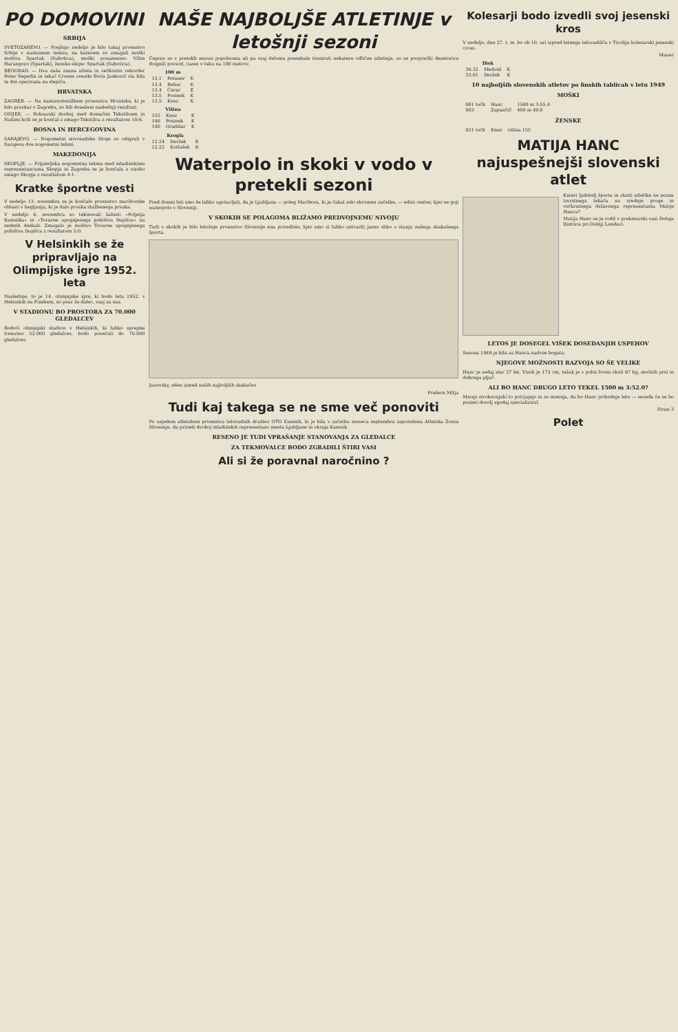PO DOMOVINI
SRBIJA
SVETOZAREVO. — Prejšnjo nedeljo je bilo tukaj prvenstvo Srbije v namiznem tenisu, na katerem so zmagali moški moštva Spartak (Subotica), moški posamezno: Vilim Harangozo (Spartak), ženske ekipe: Spartak (Subotica).
BEOGRAD. — Dva naša znana atleta in večkratni rekorder Peter Šegedin in tekač Crvene zvezde Boris Jankovič sta bila te dni operirana na slepiču.
HRVATSKA
ZAGREB. — Na namiznoteniškem prvenstvu Hrvatske, ki je bilo pravkar v Zagrebu, so bili doseženi naslednji rezultati.
OSIJEK. — Boksarski dvoboj med domačim Tekstilcem in Našimi krili se je končal z zmago Tekstilca z rezultatom 10:6.
BOSNA IN HERCEGOVINA
SARAJEVO. — Nogometni novosadske Sloge so odigrali v Sarajevu dve nogometni tekmi.
MAKEDONIJA
SKOPLJE. — Prijateljska nogometna tekma med mladinskima reprezentancama Skopja in Zagreba se je končala z visoko zmago Skopja z rezultatom 4:1.
Kratke športne vesti
V nedeljo 13. novembra se je končalo prvenstvo mariborske oblasti v kegljanju, ki je dalo prvaka službenega prvaka.
V nedeljo 6. novembra so tekmovali šahisti »Poljetja Kamnika« in »Tovarne upognjenega pohištva Duplica« na sedmih deskah. Zmagalo je moštvo Tovarne upognjenega pohištva Duplica z rezultatom 5:0.
V Helsinkih se že pripravljajo na Olimpijske igre 1952. leta
Naslednje, to je 14. olimpijske igre, ki bodo leta 1952. v Helsinkih na Finskem, so prav že dalec, vsaj za nas.
V STADIONU BO PROSTORA ZA 70.000 GLEDALCEV
Bodoči olimpijski stadion v Helsinkih, ki lahko sprejme trenutno 52.000 gledalcev, bodo povečali do 70.000 gledalcev.
NAŠE NAJBOLJŠE ATLETINJE v letošnji sezoni
Čeprav so v pretekli sezoni popolnoma ali pa vsaj deloma prenehale trenirati nekatere odlične atletinje, so se povprečki desetorice dvignili povsod, razen v teku na 100 metrov.
| 100 m | | |
| --- | --- | --- |
| 13.1 | Petauer | K |
| 13.4 | Rehar | K |
| 13.4 | Čerar | E |
| 13.5 | Posinek | K |
| 13.5 | Knez | K |
| Višina | | |
| --- | --- | --- |
| 155 | Knez | K |
| 146 | Posinek | K |
| 140 | Gradišar | K |
| Krogla | | |
| --- | --- | --- |
| 12.24 | Deržek | K |
| 12.22 | Kotlušek | K |
Waterpolo in skoki v vodo v pretekli sezoni
Pred dvemi leti smo še lahko ugotavljali, da je Ljubljana — poleg Maribora, ki je čakal zelo skromne začetke, — edini center, kjer se goji waterpolo v Sloveniji.
V SKOKIH SE POLAGOMA BLIŽAMO PREDVOJNEMU NIVOJU
Tudi v skokih je bilo letošnje prvenstvo Slovenije ena prireditev, kjer smo si lahko ustvarili jasno sliko o stanju našega skakalnega športa.
Janovsky, eden izmed naših najboljših skakačev
Prešern Mitja
Tudi kaj takega se ne sme več ponoviti
Po uspelem atletskem prvenstvu telovadnih društev OTO Kamnik, ki je bila v začetku meseca septembra zaporešena Atletska Zveza Slovenije, da priredi dvoboj mladinskih reprezentanc mesta Ljubljane in okraja Kamnik.
RESENO JE TUDI VPRAŠANJE STANOVANJA ZA GLEDALCE
ZA TEKMOVALCE BODO ZGRADILI ŠTIRI VASI
Ali si že poravnal naročnino ?
Kolesarji bodo izvedli svoj jesenski kros
V nedeljo, dne 27. t. m. bo ob 10. uri izpred letnega telovadišča v Tivoliju kolesarski jesenski cross.
Mauer
| Disk | | |
| --- | --- | --- |
| 36.32 | Medveš | K |
| 33.61 | Deržek | K |
10 najboljših slovenskih atletov po finskih tablicah v letu 1949
MOŠKI
| 981 točk | Hanc | 1500 m 3:55.4 |
| 903 | Zupančič | 400 m 49.6 |
ŽENSKE
| 921 točk | Knez | višina 155 |
MATIJA HANC najuspešnejši slovenski atlet
Kateri ljubitelj športa in zlasti atletike ne pozna izvrstnega tekača na srednje proge in večkratnega državnega reprezentanta Matije Hanca?
Matija Hanc se je rodil v prekmurski vasi Dolnja Bistrica pri Dolnji Lendavi.
LETOS JE DOSEGEL VIŠEK DOSEDANJIH USPEHOV
Sezona 1949 je bila za Hanca nadvse bogata.
NJEGOVE MOŽNOSTI RAZVOJA SO ŠE VELIKE
Hanc je sedaj star 27 let. Visok je 173 cm, težak je v polni formi okoli 67 kg, močnih prsi in dobrega pljuč.
ALI BO HANC DRUGO LETO TEKEL 1500 m 3:52.0?
Mnogi strokovnjaki to potrjujejo in so mnenja, da bo Hanc prihodnje leto — seveda če se bo pozimi dovolj zgodaj specializiral.
Stran 3
Polet